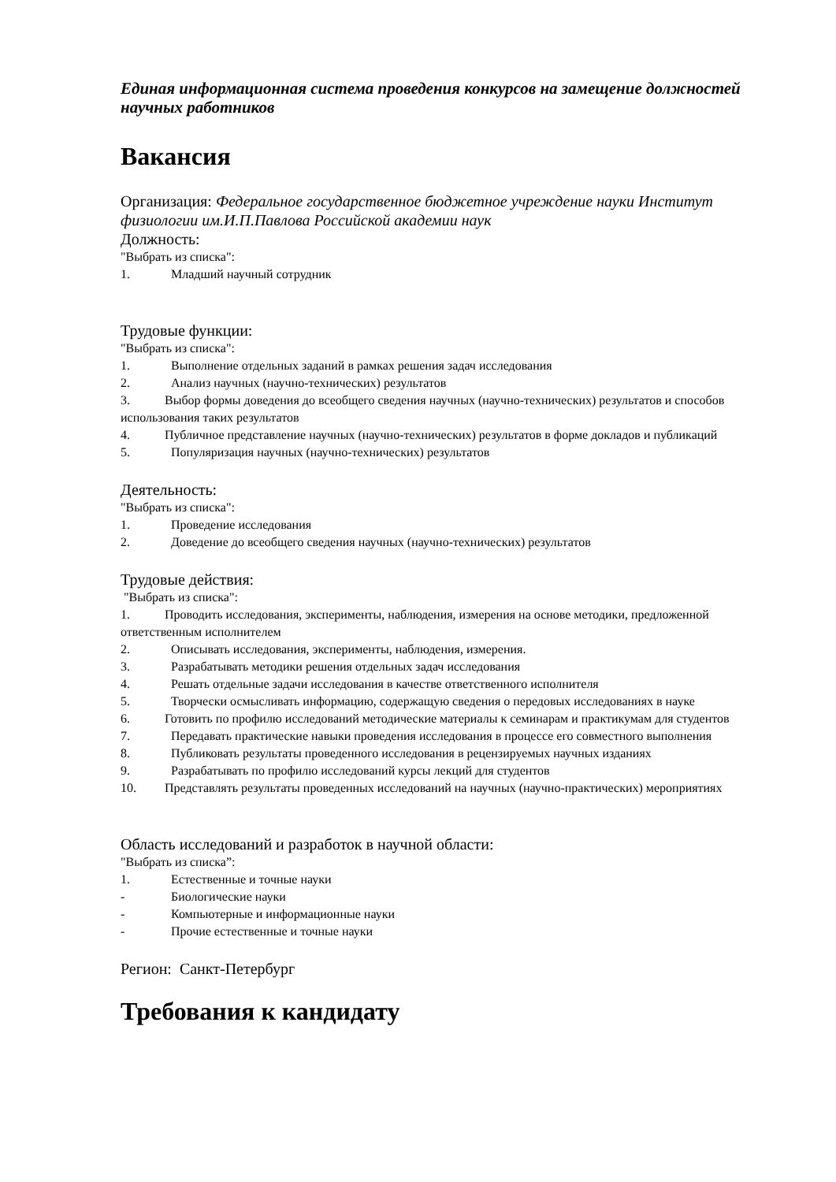Единая информационная система проведения конкурсов на замещение должностей научных работников
Вакансия
Организация: Федеральное государственное бюджетное учреждение науки Институт физиологии им.И.П.Павлова Российской академии наук
Должность:
"Выбрать из списка":
1. Младший научный сотрудник
Трудовые функции:
"Выбрать из списка":
1. Выполнение отдельных заданий в рамках решения задач исследования
2. Анализ научных (научно-технических) результатов
3. Выбор формы доведения до всеобщего сведения научных (научно-технических) результатов и способов использования таких результатов
4. Публичное представление научных (научно-технических) результатов в форме докладов и публикаций
5. Популяризация научных (научно-технических) результатов
Деятельность:
"Выбрать из списка":
1. Проведение исследования
2. Доведение до всеобщего сведения научных (научно-технических) результатов
Трудовые действия:
"Выбрать из списка":
1. Проводить исследования, эксперименты, наблюдения, измерения на основе методики, предложенной ответственным исполнителем
2. Описывать исследования, эксперименты, наблюдения, измерения.
3. Разрабатывать методики решения отдельных задач исследования
4. Решать отдельные задачи исследования в качестве ответственного исполнителя
5. Творчески осмысливать информацию, содержащую сведения о передовых исследованиях в науке
6. Готовить по профилю исследований методические материалы к семинарам и практикумам для студентов
7. Передавать практические навыки проведения исследования в процессе его совместного выполнения
8. Публиковать результаты проведенного исследования в рецензируемых научных изданиях
9. Разрабатывать по профилю исследований курсы лекций для студентов
10. Представлять результаты проведенных исследований на научных (научно-практических) мероприятиях
Область исследований и разработок в научной области:
"Выбрать из списка”:
1. Естественные и точные науки
- Биологические науки
- Компьютерные и информационные науки
- Прочие естественные и точные науки
Регион: Санкт-Петербург
Требования к кандидату